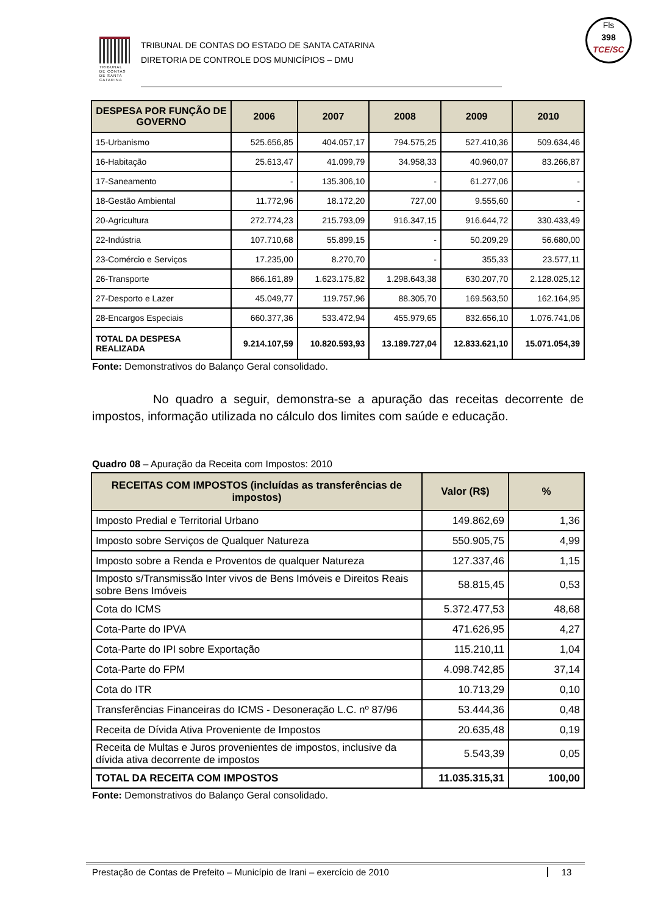TRIBUNAL DE CONTAS DE SANTA CATARINA
TRIBUNAL DE CONTAS DO ESTADO DE SANTA CATARINA
DIRETORIA DE CONTROLE DOS MUNICÍPIOS – DMU
Fls
398
TCE/SC
| DESPESA POR FUNÇÃO DE GOVERNO | 2006 | 2007 | 2008 | 2009 | 2010 |
| --- | --- | --- | --- | --- | --- |
| 15-Urbanismo | 525.656,85 | 404.057,17 | 794.575,25 | 527.410,36 | 509.634,46 |
| 16-Habitação | 25.613,47 | 41.099,79 | 34.958,33 | 40.960,07 | 83.266,87 |
| 17-Saneamento | - | 135.306,10 | - | 61.277,06 | - |
| 18-Gestão Ambiental | 11.772,96 | 18.172,20 | 727,00 | 9.555,60 | - |
| 20-Agricultura | 272.774,23 | 215.793,09 | 916.347,15 | 916.644,72 | 330.433,49 |
| 22-Indústria | 107.710,68 | 55.899,15 | - | 50.209,29 | 56.680,00 |
| 23-Comércio e Serviços | 17.235,00 | 8.270,70 | - | 355,33 | 23.577,11 |
| 26-Transporte | 866.161,89 | 1.623.175,82 | 1.298.643,38 | 630.207,70 | 2.128.025,12 |
| 27-Desporto e Lazer | 45.049,77 | 119.757,96 | 88.305,70 | 169.563,50 | 162.164,95 |
| 28-Encargos Especiais | 660.377,36 | 533.472,94 | 455.979,65 | 832.656,10 | 1.076.741,06 |
| TOTAL DA DESPESA REALIZADA | 9.214.107,59 | 10.820.593,93 | 13.189.727,04 | 12.833.621,10 | 15.071.054,39 |
Fonte: Demonstrativos do Balanço Geral consolidado.
No quadro a seguir, demonstra-se a apuração das receitas decorrente de impostos, informação utilizada no cálculo dos limites com saúde e educação.
Quadro 08 – Apuração da Receita com Impostos: 2010
| RECEITAS COM IMPOSTOS (incluídas as transferências de impostos) | Valor (R$) | % |
| --- | --- | --- |
| Imposto Predial e Territorial Urbano | 149.862,69 | 1,36 |
| Imposto sobre Serviços de Qualquer Natureza | 550.905,75 | 4,99 |
| Imposto sobre a Renda e Proventos de qualquer Natureza | 127.337,46 | 1,15 |
| Imposto s/Transmissão Inter vivos de Bens Imóveis e Direitos Reais sobre Bens Imóveis | 58.815,45 | 0,53 |
| Cota do ICMS | 5.372.477,53 | 48,68 |
| Cota-Parte do IPVA | 471.626,95 | 4,27 |
| Cota-Parte do IPI sobre Exportação | 115.210,11 | 1,04 |
| Cota-Parte do FPM | 4.098.742,85 | 37,14 |
| Cota do ITR | 10.713,29 | 0,10 |
| Transferências Financeiras do ICMS - Desoneração L.C. nº 87/96 | 53.444,36 | 0,48 |
| Receita de Dívida Ativa Proveniente de Impostos | 20.635,48 | 0,19 |
| Receita de Multas e Juros provenientes de impostos, inclusive da dívida ativa decorrente de impostos | 5.543,39 | 0,05 |
| TOTAL DA RECEITA COM IMPOSTOS | 11.035.315,31 | 100,00 |
Fonte: Demonstrativos do Balanço Geral consolidado.
Prestação de Contas de Prefeito – Município de Irani – exercício de 2010 13